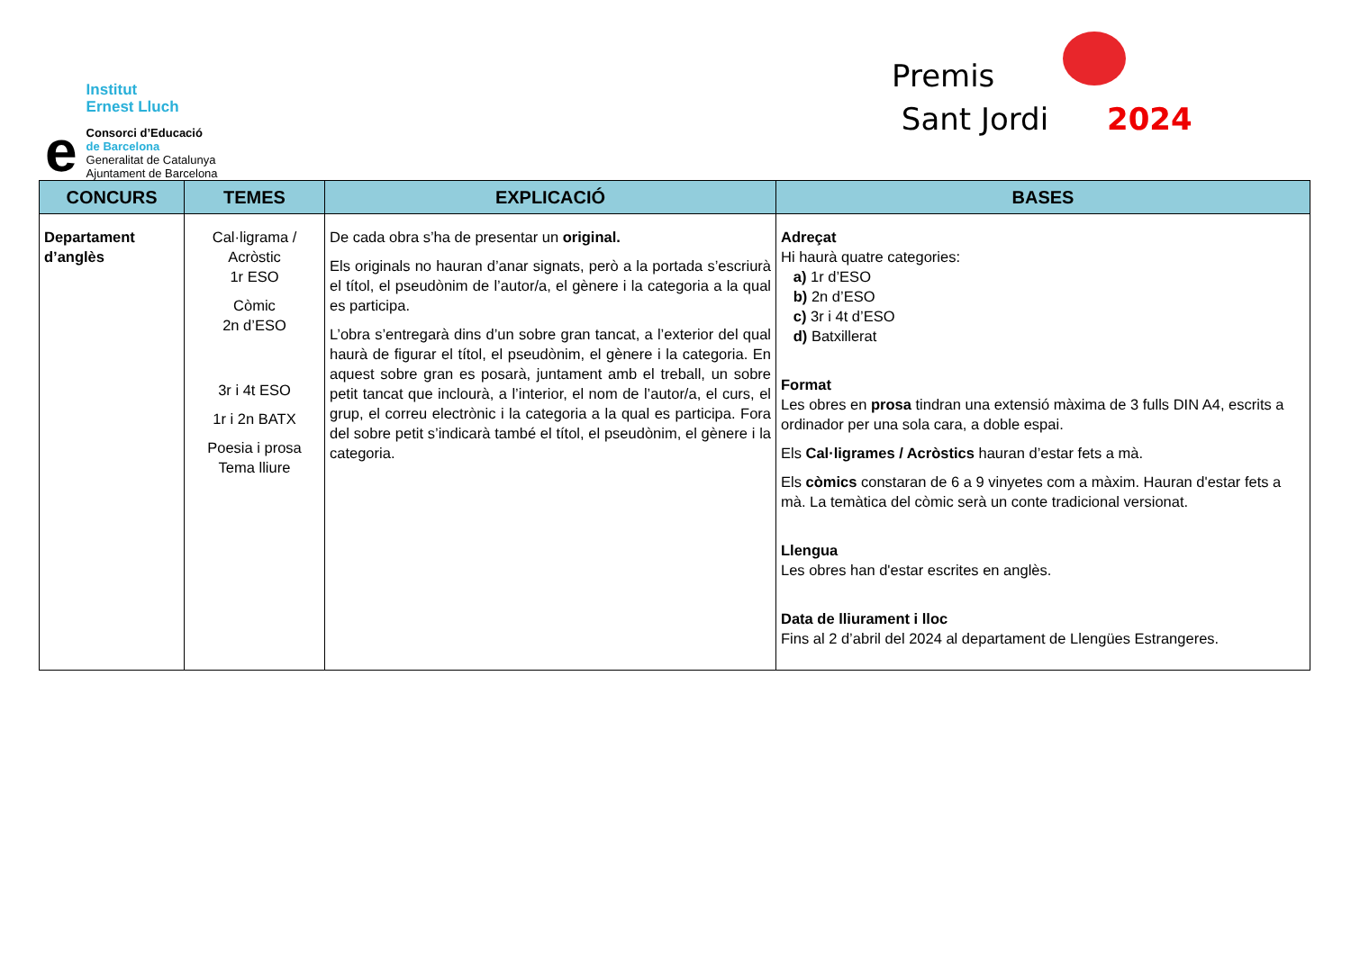e
Institut
Ernest Lluch
Consorci d’Educació
de Barcelona
Generalitat de Catalunya
Ajuntament de Barcelona
Premis
Sant Jordi 2024
| CONCURS | TEMES | EXPLICACIÓ | BASES |
| --- | --- | --- | --- |
| Departament d’anglès | Cal·ligrama / Acròstic 1r ESO Còmic 2n d’ESO 3r i 4t ESO 1r i 2n BATX Poesia i prosa Tema lliure | De cada obra s’ha de presentar un original. Els originals no hauran d’anar signats, però a la portada s’escriurà el títol, el pseudònim de l’autor/a, el gènere i la categoria a la qual es participa. L’obra s’entregarà dins d’un sobre gran tancat, a l’exterior del qual haurà de figurar el títol, el pseudònim, el gènere i la categoria. En aquest sobre gran es posarà, juntament amb el treball, un sobre petit tancat que inclourà, a l’interior, el nom de l’autor/a, el curs, el grup, el correu electrònic i la categoria a la qual es participa. Fora del sobre petit s’indicarà també el títol, el pseudònim, el gènere i la categoria. | Adreçat Hi haurà quatre categories: a) 1r d’ESO b) 2n d’ESO c) 3r i 4t d’ESO d) Batxillerat Format Les obres en prosa tindran una extensió màxima de 3 fulls DIN A4, escrits a ordinador per una sola cara, a doble espai. Els Cal·ligrames / Acròstics hauran d’estar fets a mà. Els còmics constaran de 6 a 9 vinyetes com a màxim. Hauran d'estar fets a mà. La temàtica del còmic serà un conte tradicional versionat. Llengua Les obres han d'estar escrites en anglès. Data de lliurament i lloc Fins al 2 d’abril del 2024 al departament de Llengües Estrangeres. |